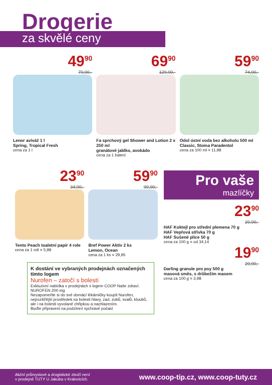Drogerie
za skvělé ceny
49<sup>90</sup>
79,90,-
Lenor aviváž 1 l
Spring, Tropical Fresh
cena za 1 l
69<sup>90</sup>
129,90,-
Fa sprchový gel Shower and Lotion 2 x 250 ml
granátové jablko, avokádo
cena za 1 balení
59<sup>90</sup>
74,90,-
Odol ústní voda bez alkoholu 500 ml
Classic, Stoma Paradentol
cena za 100 ml = 11,98
23<sup>90</sup>
34,90,-
Tento Peach toaletní papír 4 role
cena za 1 roli = 5,98
59<sup>90</sup>
99,90,-
Bref Power Aktiv 2 ks
Lemon, Ocean
cena za 1 ks = 29,95
K dostání ve vybraných prodejnách označených tímto logem
Nurofen – zatočí s bolestí
Exkluzivní nabídka v prodejnách s logem COOP Naše zdraví.
NUROFEN 200 mg
Nezapomeňte si do své domácí lékárničky koupit Nurofen, nejrozšířější prostředek na bolesti hlavy, zad, zubů, svalů, kloubů, ale i na bolesti vyvolané chřipkou a nachlazením.
Buďte připraveni na podzimní sychravé počasí
Pro vaše
mazlíčky
23<sup>90</sup>
29,90,-
HAF Koktejl pro střední plemena 70 g
HAF Vepřová střívka 70 g
HAF Sušené plíce 50 g
cena za 100 g = od 34,14
19<sup>90</sup>
29,90,-
Darling granule pro psy 500 g
masová směs, s drůbežím masem
cena za 100 g = 3,98
Akční průmyslové a drogistické zboží není
v prodejně TUTY U Jakuba v Kralovicích. www.coop-tip.cz, www.coop-tuty.cz